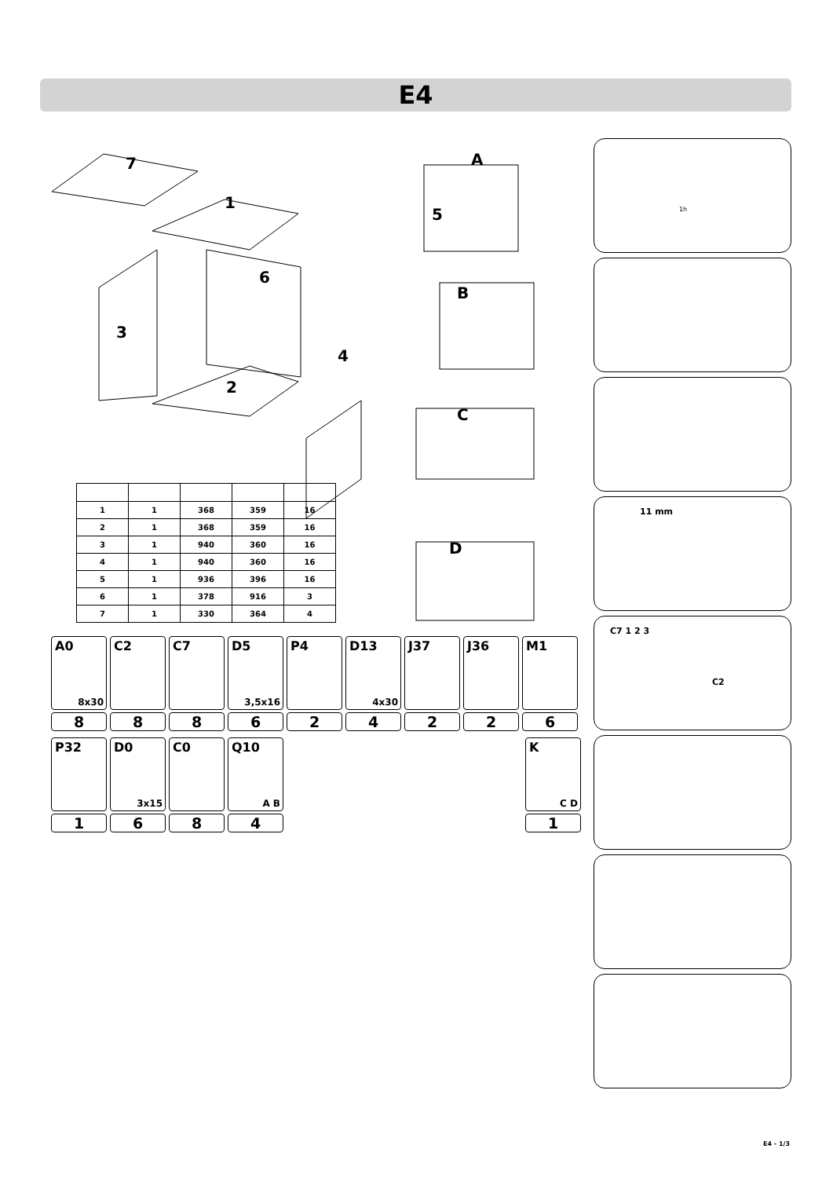E4
A
B
C
D
7
1
6
3
4
2
5
| 1 | 1 | 368 | 359 | 16 |
| 2 | 1 | 368 | 359 | 16 |
| 3 | 1 | 940 | 360 | 16 |
| 4 | 1 | 940 | 360 | 16 |
| 5 | 1 | 936 | 396 | 16 |
| 6 | 1 | 378 | 916 | 3 |
| 7 | 1 | 330 | 364 | 4 |
A0
8x30
8
C2
8
C7
8
D5
3,5x16
6
P4
2
D13
4x30
4
J37
2
J36
2
M1
6
P32
1
D0
3x15
6
C0
8
Q10
A B
4
K
C D
1
1h
11 mm
C7 1 2 3
C2
E4 - 1/3